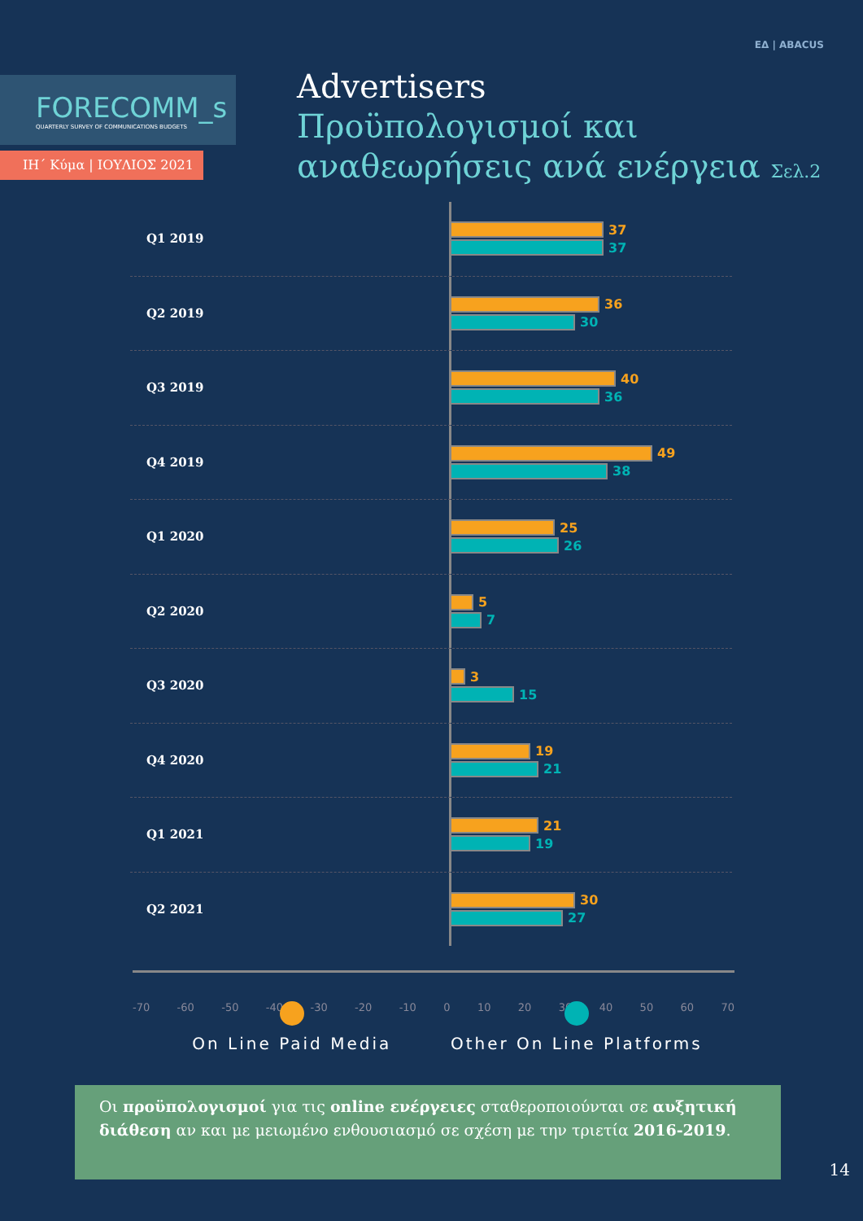ΕΔ | ABACUS
FORECOMM_s
QUARTERLY SURVEY OF COMMUNICATIONS BUDGETS
ΙΗ΄ Κύμα | ΙΟΥΛΙΟΣ 2021
Advertisers
Προϋπολογισμοί και
αναθεωρήσεις ανά ενέργεια Σελ.2
Q1 2019
37
37
Q2 2019
36
30
Q3 2019
40
36
Q4 2019
49
38
Q1 2020
25
26
Q2 2020
5
7
Q3 2020
3
15
Q4 2020
19
21
Q1 2021
21
19
Q2 2021
30
27
-70 -60 -50 -40 -30 -20 -10 0 10 20 30 40 50 60 70
On Line Paid Media Other On Line Platforms
Οι προϋπολογισμοί για τις online ενέργειες σταθεροποιούνται σε αυξητική διάθεση αν και με μειωμένο ενθουσιασμό σε σχέση με την τριετία 2016-2019.
14